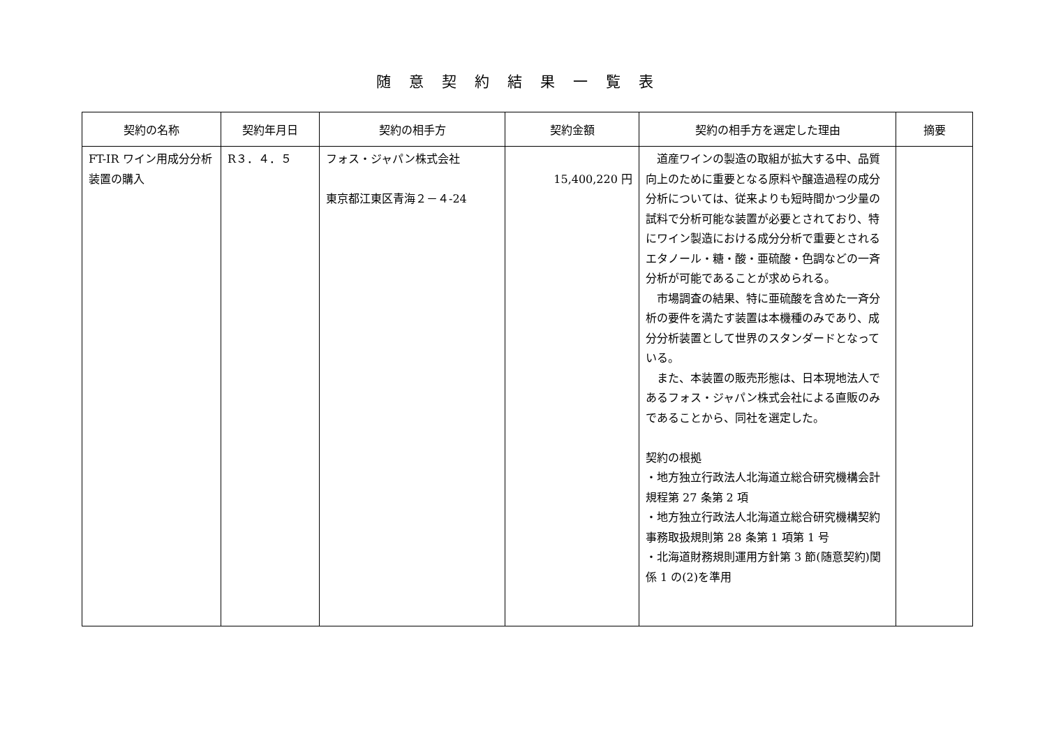随意契約結果一覧表
| 契約の名称 | 契約年月日 | 契約の相手方 | 契約金額 | 契約の相手方を選定した理由 | 摘要 |
| --- | --- | --- | --- | --- | --- |
| FT-IR ワイン用成分分析装置の購入 | R３．４．５ | フォス・ジャパン株式会社 東京都江東区青海２－４-24 | 15,400,220 円 | 道産ワインの製造の取組が拡大する中、品質向上のために重要となる原料や醸造過程の成分分析については、従来よりも短時間かつ少量の試料で分析可能な装置が必要とされており、特にワイン製造における成分分析で重要とされるエタノール・糖・酸・亜硫酸・色調などの一斉分析が可能であることが求められる。 市場調査の結果、特に亜硫酸を含めた一斉分析の要件を満たす装置は本機種のみであり、成分分析装置として世界のスタンダードとなっている。 また、本装置の販売形態は、日本現地法人であるフォス・ジャパン株式会社による直販のみであることから、同社を選定した。 契約の根拠 ・地方独立行政法人北海道立総合研究機構会計規程第 27 条第 2 項 ・地方独立行政法人北海道立総合研究機構契約事務取扱規則第 28 条第 1 項第 1 号 ・北海道財務規則運用方針第 3 節(随意契約)関係 1 の(2)を準用 | |